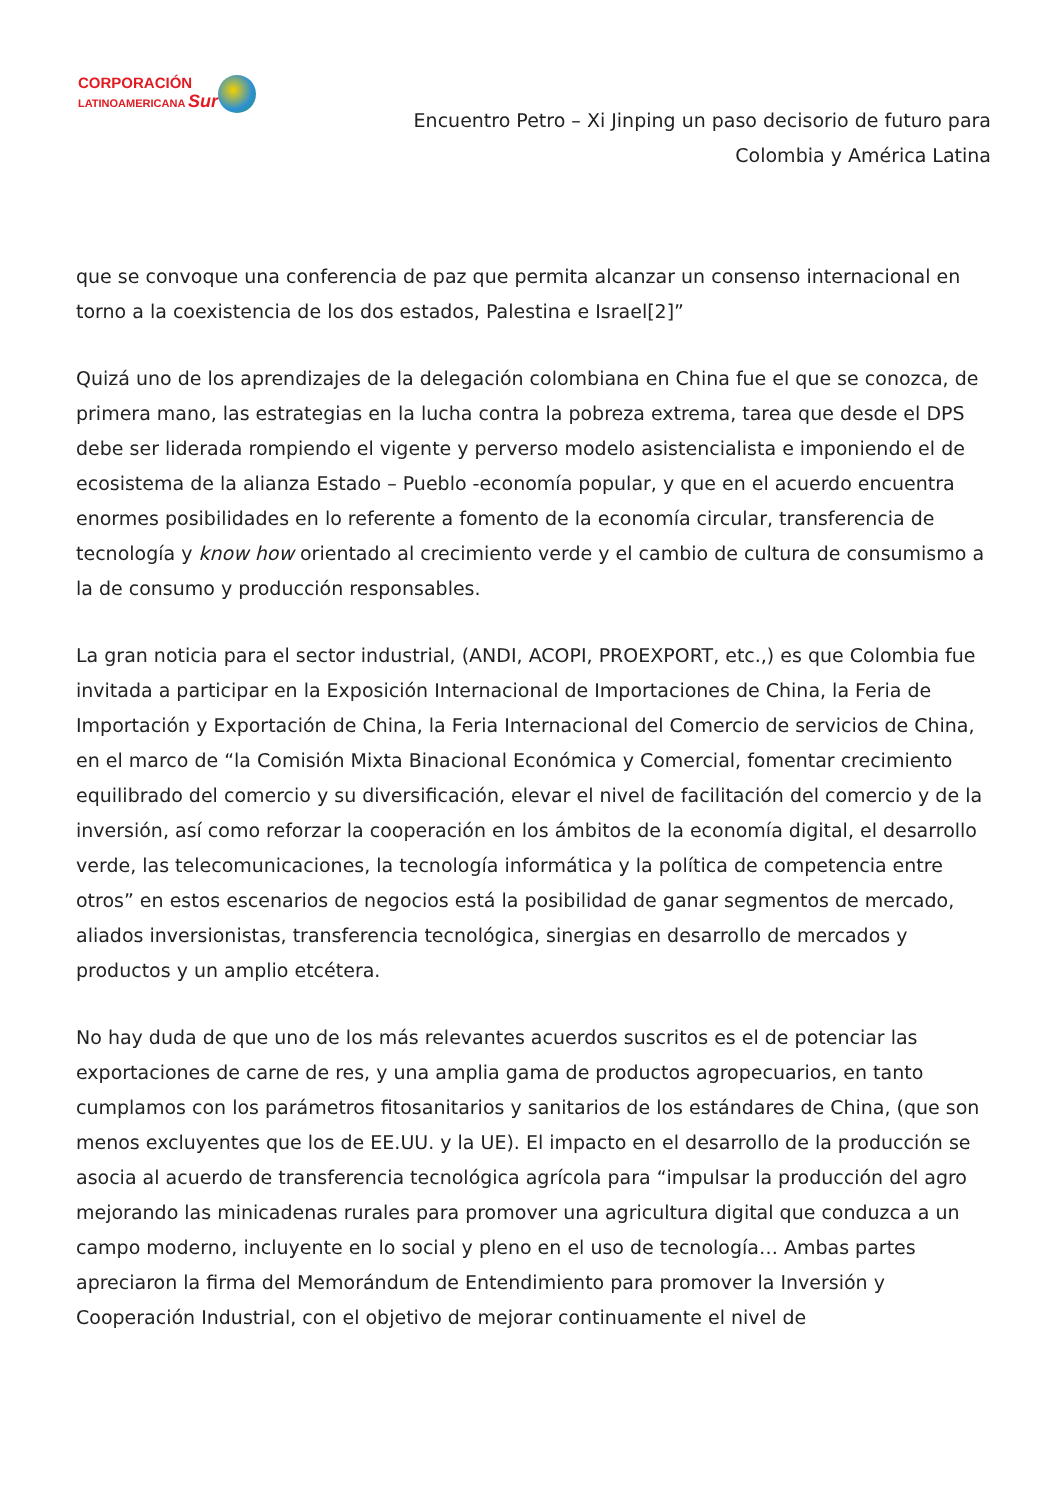CORPORACIÓN
LATINOAMERICANA Sur
Encuentro Petro – Xi Jinping un paso decisorio de futuro para
Colombia y América Latina
que se convoque una conferencia de paz que permita alcanzar un consenso internacional en torno a la coexistencia de los dos estados, Palestina e Israel[2]”
Quizá uno de los aprendizajes de la delegación colombiana en China fue el que se conozca, de primera mano, las estrategias en la lucha contra la pobreza extrema, tarea que desde el DPS debe ser liderada rompiendo el vigente y perverso modelo asistencialista e imponiendo el de ecosistema de la alianza Estado – Pueblo -economía popular, y que en el acuerdo encuentra enormes posibilidades en lo referente a fomento de la economía circular, transferencia de tecnología y know how orientado al crecimiento verde y el cambio de cultura de consumismo a la de consumo y producción responsables.
La gran noticia para el sector industrial, (ANDI, ACOPI, PROEXPORT, etc.,) es que Colombia fue invitada a participar en la Exposición Internacional de Importaciones de China, la Feria de Importación y Exportación de China, la Feria Internacional del Comercio de servicios de China, en el marco de “la Comisión Mixta Binacional Económica y Comercial, fomentar crecimiento equilibrado del comercio y su diversificación, elevar el nivel de facilitación del comercio y de la inversión, así como reforzar la cooperación en los ámbitos de la economía digital, el desarrollo verde, las telecomunicaciones, la tecnología informática y la política de competencia entre otros” en estos escenarios de negocios está la posibilidad de ganar segmentos de mercado, aliados inversionistas, transferencia tecnológica, sinergias en desarrollo de mercados y productos y un amplio etcétera.
No hay duda de que uno de los más relevantes acuerdos suscritos es el de potenciar las exportaciones de carne de res, y una amplia gama de productos agropecuarios, en tanto cumplamos con los parámetros fitosanitarios y sanitarios de los estándares de China, (que son menos excluyentes que los de EE.UU. y la UE). El impacto en el desarrollo de la producción se asocia al acuerdo de transferencia tecnológica agrícola para “impulsar la producción del agro mejorando las minicadenas rurales para promover una agricultura digital que conduzca a un campo moderno, incluyente en lo social y pleno en el uso de tecnología… Ambas partes apreciaron la firma del Memorándum de Entendimiento para promover la Inversión y Cooperación Industrial, con el objetivo de mejorar continuamente el nivel de